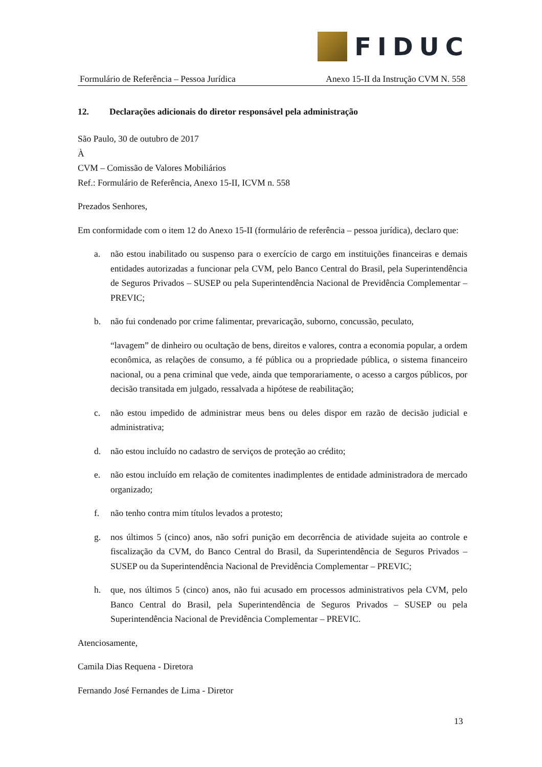FIDUC
Formulário de Referência – Pessoa Jurídica Anexo 15-II da Instrução CVM N. 558
12. Declarações adicionais do diretor responsável pela administração
São Paulo, 30 de outubro de 2017
À
CVM – Comissão de Valores Mobiliários
Ref.: Formulário de Referência, Anexo 15-II, ICVM n. 558
Prezados Senhores,
Em conformidade com o item 12 do Anexo 15-II (formulário de referência – pessoa jurídica), declaro que:
a. não estou inabilitado ou suspenso para o exercício de cargo em instituições financeiras e demais entidades autorizadas a funcionar pela CVM, pelo Banco Central do Brasil, pela Superintendência de Seguros Privados – SUSEP ou pela Superintendência Nacional de Previdência Complementar – PREVIC;
b. não fui condenado por crime falimentar, prevaricação, suborno, concussão, peculato,
“lavagem” de dinheiro ou ocultação de bens, direitos e valores, contra a economia popular, a ordem econômica, as relações de consumo, a fé pública ou a propriedade pública, o sistema financeiro nacional, ou a pena criminal que vede, ainda que temporariamente, o acesso a cargos públicos, por decisão transitada em julgado, ressalvada a hipótese de reabilitação;
c. não estou impedido de administrar meus bens ou deles dispor em razão de decisão judicial e administrativa;
d. não estou incluído no cadastro de serviços de proteção ao crédito;
e. não estou incluído em relação de comitentes inadimplentes de entidade administradora de mercado organizado;
f. não tenho contra mim títulos levados a protesto;
g. nos últimos 5 (cinco) anos, não sofri punição em decorrência de atividade sujeita ao controle e fiscalização da CVM, do Banco Central do Brasil, da Superintendência de Seguros Privados – SUSEP ou da Superintendência Nacional de Previdência Complementar – PREVIC;
h. que, nos últimos 5 (cinco) anos, não fui acusado em processos administrativos pela CVM, pelo Banco Central do Brasil, pela Superintendência de Seguros Privados – SUSEP ou pela Superintendência Nacional de Previdência Complementar – PREVIC.
Atenciosamente,
Camila Dias Requena - Diretora
Fernando José Fernandes de Lima - Diretor
13